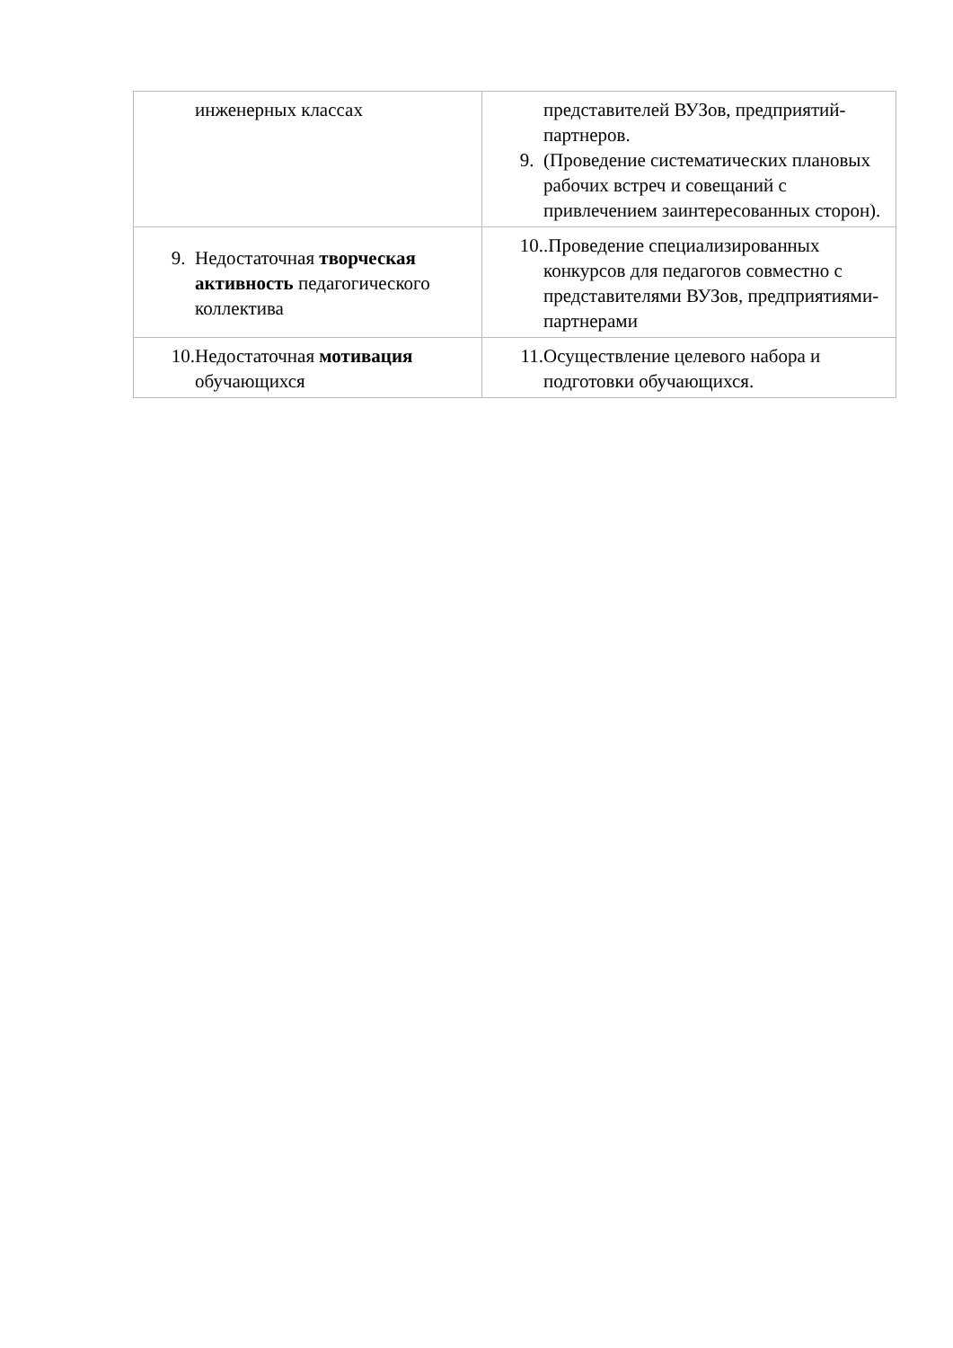| инженерных классах | представителей ВУЗов, предприятий-партнеров. 9. (Проведение систематических плановых рабочих встреч и совещаний с привлечением заинтересованных сторон). |
| 9. Недостаточная творческая активность педагогического коллектива | 10. .Проведение специализированных конкурсов для педагогов совместно с представителями ВУЗов, предприятиями-партнерами |
| 10. Недостаточная мотивация обучающихся | 11. Осуществление целевого набора и подготовки обучающихся. |